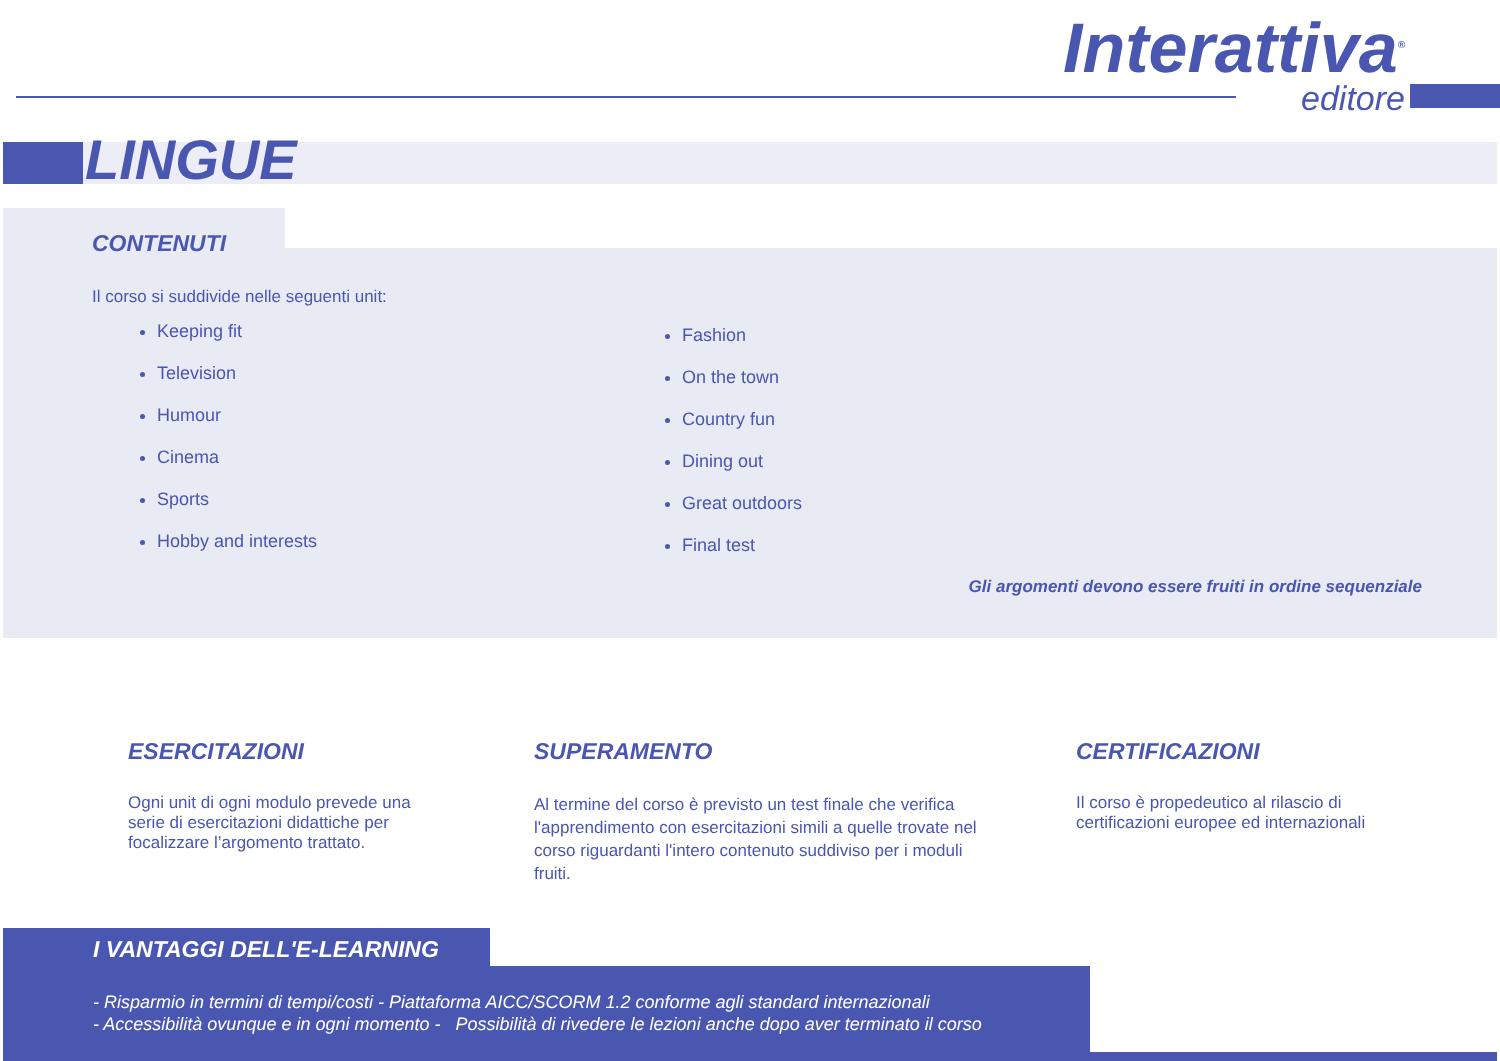Interattiva<sup>®</sup>
editore
LINGUE
CONTENUTI
Il corso si suddivide nelle seguenti unit:
Keeping fit
Television
Humour
Cinema
Sports
Hobby and interests
Fashion
On the town
Country fun
Dining out
Great outdoors
Final test
Gli argomenti devono essere fruiti in ordine sequenziale
ESERCITAZIONI
Ogni unit di ogni modulo prevede una serie di esercitazioni didattiche per focalizzare l’argomento trattato.
SUPERAMENTO
Al termine del corso è previsto un test finale che verifica l'apprendimento con esercitazioni simili a quelle trovate nel corso riguardanti l'intero contenuto suddiviso per i moduli fruiti.
CERTIFICAZIONI
Il corso è propedeutico al rilascio di certificazioni europee ed internazionali
I VANTAGGI DELL'E-LEARNING
- Risparmio in termini di tempi/costi - Piattaforma AICC/SCORM 1.2 conforme agli standard internazionali
- Accessibilità ovunque e in ogni momento - Possibilità di rivedere le lezioni anche dopo aver terminato il corso